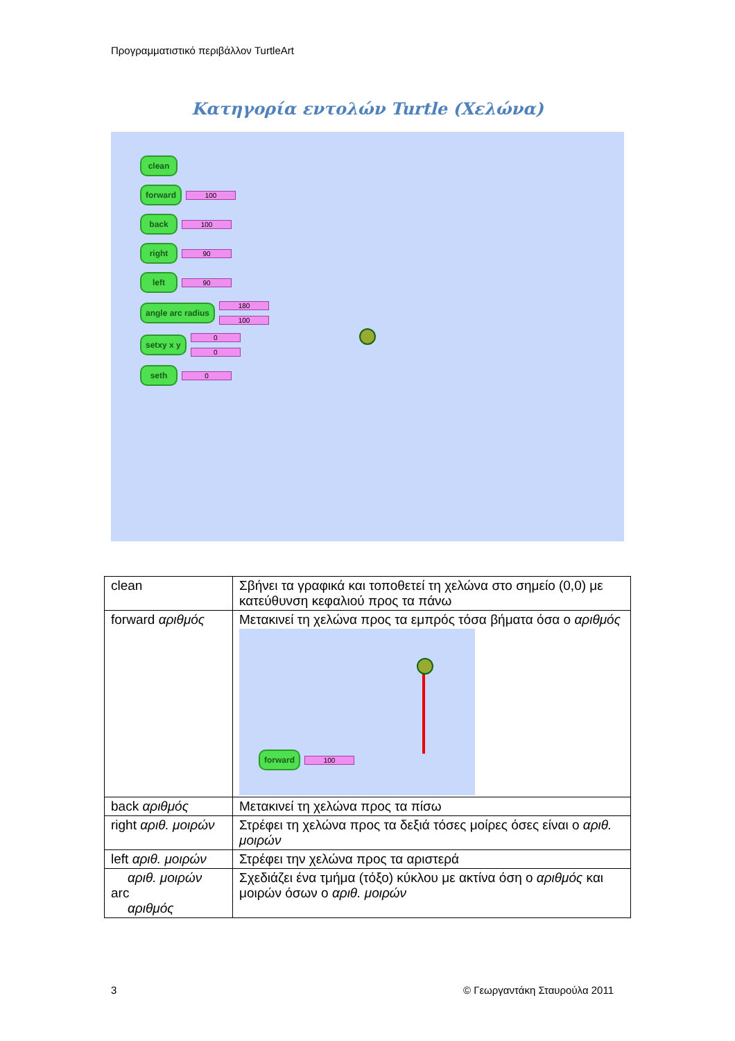Προγραμματιστικό περιβάλλον TurtleArt
Κατηγορία εντολών Turtle (Χελώνα)
clean
forward 100
back 100
right 90
left 90
angle arc radius 180
100
setxy x y 0
0
seth 0
| clean | Σβήνει τα γραφικά και τοποθετεί τη χελώνα στο σημείο (0,0) με κατεύθυνση κεφαλιού προς τα πάνω |
| forward αριθμός | Μετακινεί τη χελώνα προς τα εμπρός τόσα βήματα όσα ο αριθμός forward 100 |
| back αριθμός | Μετακινεί τη χελώνα προς τα πίσω |
| right αριθ. μοιρών | Στρέφει τη χελώνα προς τα δεξιά τόσες μοίρες όσες είναι ο αριθ. μοιρών |
| left αριθ. μοιρών | Στρέφει την χελώνα προς τα αριστερά |
| αριθ. μοιρών arc αριθμός | Σχεδιάζει ένα τμήμα (τόξο) κύκλου με ακτίνα όση ο αριθμός και μοιρών όσων ο αριθ. μοιρών |
3 © Γεωργαντάκη Σταυρούλα 2011